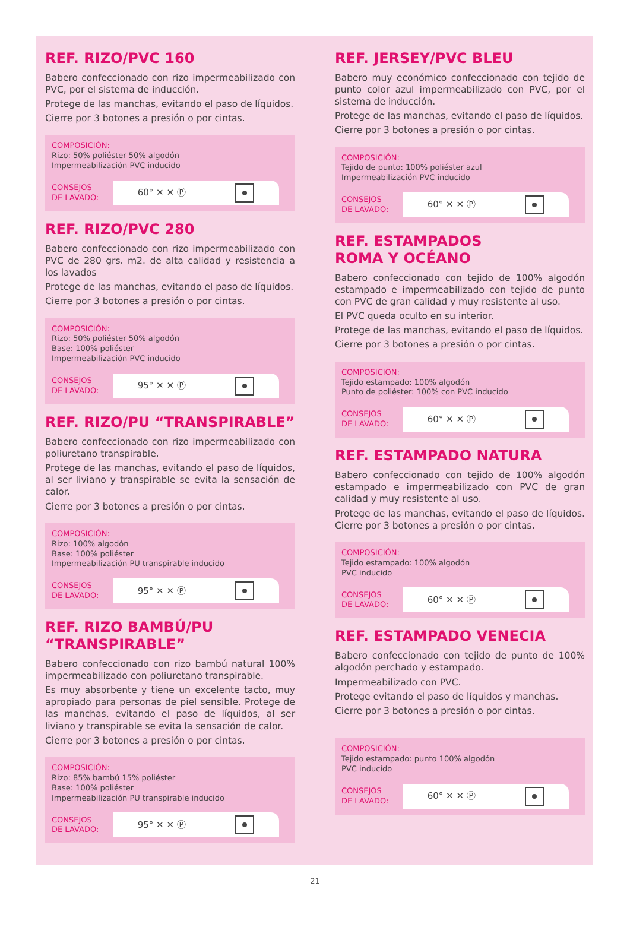REF. RIZO/PVC 160
Babero confeccionado con rizo impermeabilizado con PVC, por el sistema de inducción.
Protege de las manchas, evitando el paso de líquidos.
Cierre por 3 botones a presión o por cintas.
COMPOSICIÓN:
Rizo: 50% poliéster 50% algodón
Impermeabilización PVC inducido
CONSEJOS
DE LAVADO:
60° ✕ ✕ Ⓟ
REF. RIZO/PVC 280
Babero confeccionado con rizo impermeabilizado con PVC de 280 grs. m2. de alta calidad y resistencia a los lavados
Protege de las manchas, evitando el paso de líquidos.
Cierre por 3 botones a presión o por cintas.
COMPOSICIÓN:
Rizo: 50% poliéster 50% algodón
Base: 100% poliéster
Impermeabilización PVC inducido
CONSEJOS
DE LAVADO:
95° ✕ ✕ Ⓟ
REF. RIZO/PU “TRANSPIRABLE”
Babero confeccionado con rizo impermeabilizado con poliuretano transpirable.
Protege de las manchas, evitando el paso de líquidos, al ser liviano y transpirable se evita la sensación de calor.
Cierre por 3 botones a presión o por cintas.
COMPOSICIÓN:
Rizo: 100% algodón
Base: 100% poliéster
Impermeabilización PU transpirable inducido
CONSEJOS
DE LAVADO:
95° ✕ ✕ Ⓟ
REF. RIZO BAMBÚ/PU
“TRANSPIRABLE”
Babero confeccionado con rizo bambú natural 100% impermeabilizado con poliuretano transpirable.
Es muy absorbente y tiene un excelente tacto, muy apropiado para personas de piel sensible. Protege de las manchas, evitando el paso de líquidos, al ser liviano y transpirable se evita la sensación de calor.
Cierre por 3 botones a presión o por cintas.
COMPOSICIÓN:
Rizo: 85% bambú 15% poliéster
Base: 100% poliéster
Impermeabilización PU transpirable inducido
CONSEJOS
DE LAVADO:
95° ✕ ✕ Ⓟ
REF. JERSEY/PVC BLEU
Babero muy económico confeccionado con tejido de punto color azul impermeabilizado con PVC, por el sistema de inducción.
Protege de las manchas, evitando el paso de líquidos.
Cierre por 3 botones a presión o por cintas.
COMPOSICIÓN:
Tejido de punto: 100% poliéster azul
Impermeabilización PVC inducido
CONSEJOS
DE LAVADO:
60° ✕ ✕ Ⓟ
REF. ESTAMPADOS
ROMA Y OCÉANO
Babero confeccionado con tejido de 100% algodón estampado e impermeabilizado con tejido de punto con PVC de gran calidad y muy resistente al uso.
El PVC queda oculto en su interior.
Protege de las manchas, evitando el paso de líquidos.
Cierre por 3 botones a presión o por cintas.
COMPOSICIÓN:
Tejido estampado: 100% algodón
Punto de poliéster: 100% con PVC inducido
CONSEJOS
DE LAVADO:
60° ✕ ✕ Ⓟ
REF. ESTAMPADO NATURA
Babero confeccionado con tejido de 100% algodón estampado e impermeabilizado con PVC de gran calidad y muy resistente al uso.
Protege de las manchas, evitando el paso de líquidos. Cierre por 3 botones a presión o por cintas.
COMPOSICIÓN:
Tejido estampado: 100% algodón
PVC inducido
CONSEJOS
DE LAVADO:
60° ✕ ✕ Ⓟ
REF. ESTAMPADO VENECIA
Babero confeccionado con tejido de punto de 100% algodón perchado y estampado.
Impermeabilizado con PVC.
Protege evitando el paso de líquidos y manchas.
Cierre por 3 botones a presión o por cintas.
COMPOSICIÓN:
Tejido estampado: punto 100% algodón
PVC inducido
CONSEJOS
DE LAVADO:
60° ✕ ✕ Ⓟ
21